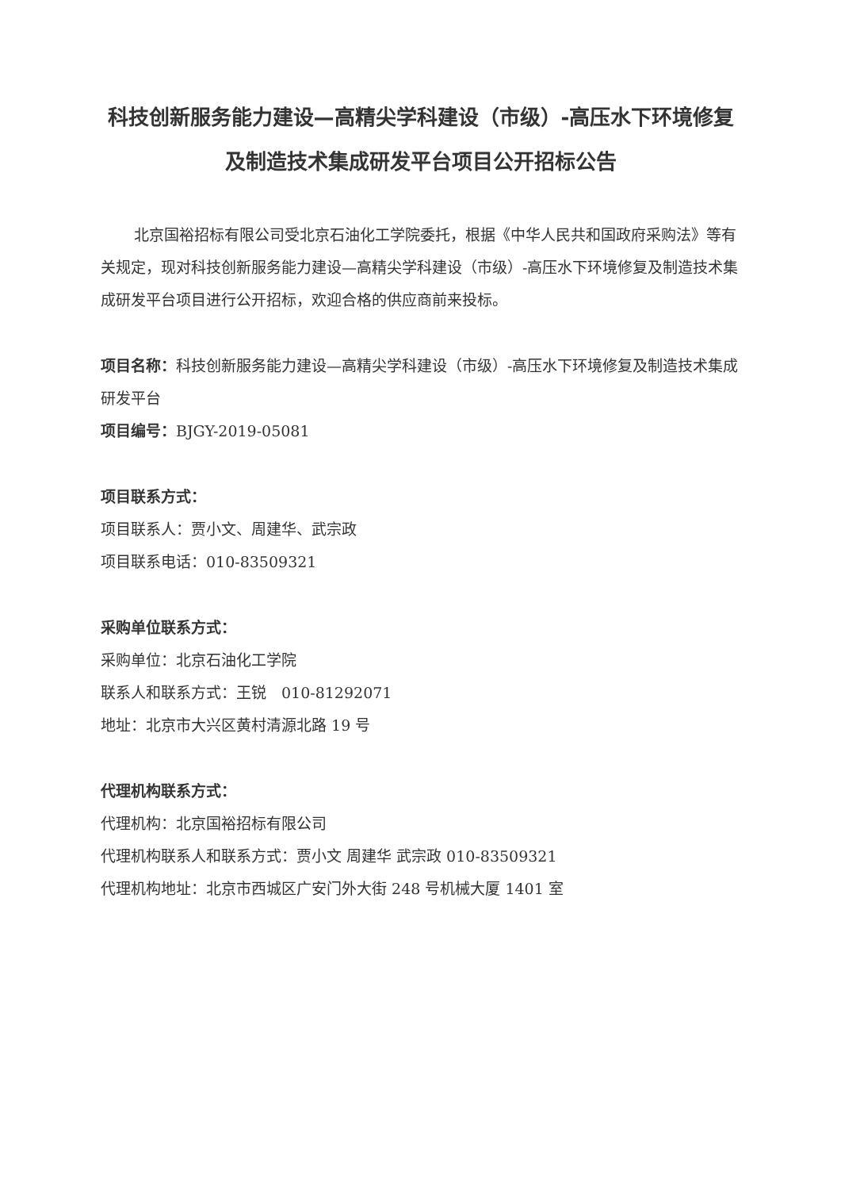科技创新服务能力建设—高精尖学科建设（市级）-高压水下环境修复及制造技术集成研发平台项目公开招标公告
北京国裕招标有限公司受北京石油化工学院委托，根据《中华人民共和国政府采购法》等有关规定，现对科技创新服务能力建设—高精尖学科建设（市级）-高压水下环境修复及制造技术集成研发平台项目进行公开招标，欢迎合格的供应商前来投标。
项目名称：科技创新服务能力建设—高精尖学科建设（市级）-高压水下环境修复及制造技术集成研发平台
项目编号：BJGY-2019-05081
项目联系方式：
项目联系人：贾小文、周建华、武宗政
项目联系电话：010-83509321
采购单位联系方式：
采购单位：北京石油化工学院
联系人和联系方式：王锐　010-81292071
地址：北京市大兴区黄村清源北路 19 号
代理机构联系方式：
代理机构：北京国裕招标有限公司
代理机构联系人和联系方式：贾小文 周建华 武宗政 010-83509321
代理机构地址：北京市西城区广安门外大街 248 号机械大厦 1401 室